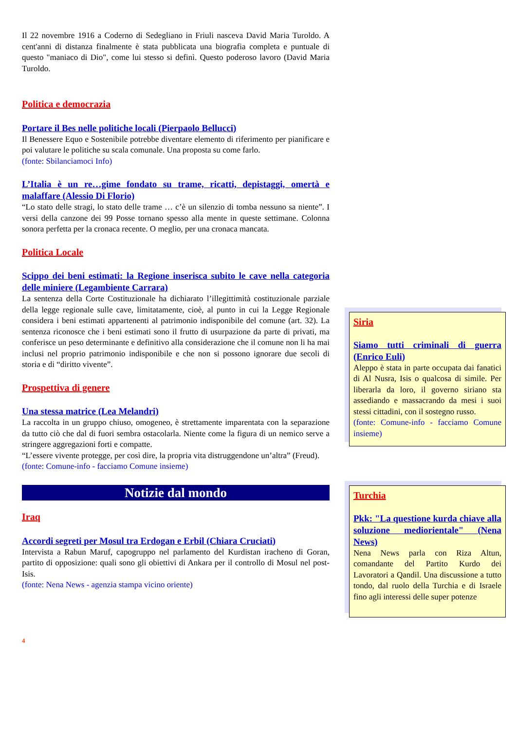Il 22 novembre 1916 a Coderno di Sedegliano in Friuli nasceva David Maria Turoldo. A cent'anni di distanza finalmente è stata pubblicata una biografia completa e puntuale di questo "maniaco di Dio", come lui stesso si definì. Questo poderoso lavoro (David Maria Turoldo.
Politica e democrazia
Portare il Bes nelle politiche locali (Pierpaolo Bellucci)
Il Benessere Equo e Sostenibile potrebbe diventare elemento di riferimento per pianificare e poi valutare le politiche su scala comunale. Una proposta su come farlo.
(fonte: Sbilanciamoci Info)
L’Italia è un re…gime fondato su trame, ricatti, depistaggi, omertà e malaffare (Alessio Di Florio)
“Lo stato delle stragi, lo stato delle trame … c’è un silenzio di tomba nessuno sa niente”. I versi della canzone dei 99 Posse tornano spesso alla mente in queste settimane. Colonna sonora perfetta per la cronaca recente. O meglio, per una cronaca mancata.
Politica Locale
Scippo dei beni estimati: la Regione inserisca subito le cave nella categoria delle miniere (Legambiente Carrara)
La sentenza della Corte Costituzionale ha dichiarato l’illegittimità costituzionale parziale della legge regionale sulle cave, limitatamente, cioè, al punto in cui la Legge Regionale considera i beni estimati appartenenti al patrimonio indisponibile del comune (art. 32). La sentenza riconosce che i beni estimati sono il frutto di usurpazione da parte di privati, ma conferisce un peso determinante e definitivo alla considerazione che il comune non li ha mai inclusi nel proprio patrimonio indisponibile e che non si possono ignorare due secoli di storia e di “diritto vivente”.
Prospettiva di genere
Una stessa matrice (Lea Melandri)
La raccolta in un gruppo chiuso, omogeneo, è strettamente imparentata con la separazione da tutto ciò che dal di fuori sembra ostacolarla. Niente come la figura di un nemico serve a stringere aggregazioni forti e compatte.
“L’essere vivente protegge, per così dire, la propria vita distruggendone un’altra” (Freud).
(fonte: Comune-info - facciamo Comune insieme)
Notizie dal mondo
Iraq
Accordi segreti per Mosul tra Erdogan e Erbil (Chiara Cruciati)
Intervista a Rabun Maruf, capogruppo nel parlamento del Kurdistan iracheno di Goran, partito di opposizione: quali sono gli obiettivi di Ankara per il controllo di Mosul nel post-Isis.
(fonte: Nena News - agenzia stampa vicino oriente)
4
Siria
Siamo tutti criminali di guerra (Enrico Euli)
Aleppo è stata in parte occupata dai fanatici di Al Nusra, Isis o qualcosa di simile. Per liberarla da loro, il governo siriano sta assediando e massacrando da mesi i suoi stessi cittadini, con il sostegno russo.
(fonte: Comune-info - facciamo Comune insieme)
Turchia
Pkk: "La questione kurda chiave alla soluzione mediorientale" (Nena News)
Nena News parla con Riza Altun, comandante del Partito Kurdo dei Lavoratori a Qandil. Una discussione a tutto tondo, dal ruolo della Turchia e di Israele fino agli interessi delle super potenze